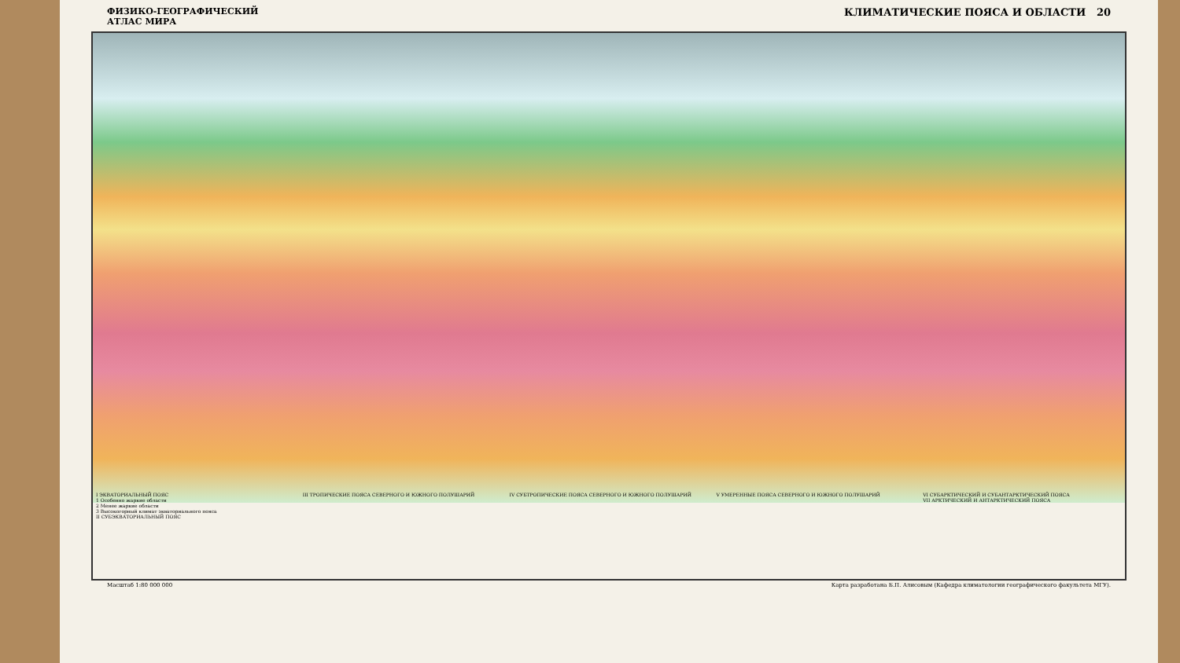ФИЗИКО-ГЕОГРАФИЧЕСКИЙ
АТЛАС МИРА
КЛИМАТИЧЕСКИЕ ПОЯСА И ОБЛАСТИ 20
I ЭКВАТОРИАЛЬНЫЙ ПОЯС
1 Особенно жаркие области
2 Менее жаркие области
3 Высокогорный климат экваториального пояса
II СУБЭКВАТОРИАЛЬНЫЙ ПОЯС
III ТРОПИЧЕСКИЕ ПОЯСА СЕВЕРНОГО И ЮЖНОГО ПОЛУШАРИЙ
IV СУБТРОПИЧЕСКИЕ ПОЯСА СЕВЕРНОГО И ЮЖНОГО ПОЛУШАРИЙ
V УМЕРЕННЫЕ ПОЯСА СЕВЕРНОГО И ЮЖНОГО ПОЛУШАРИЙ
VI СУБАРКТИЧЕСКИЙ И СУБАНТАРКТИЧЕСКИЙ ПОЯСА
VII АРКТИЧЕСКИЙ И АНТАРКТИЧЕСКИЙ ПОЯСА
Масштаб 1:80 000 000 Карта разработана Б.П. Алисовым (Кафедра климатологии географического факультета МГУ).